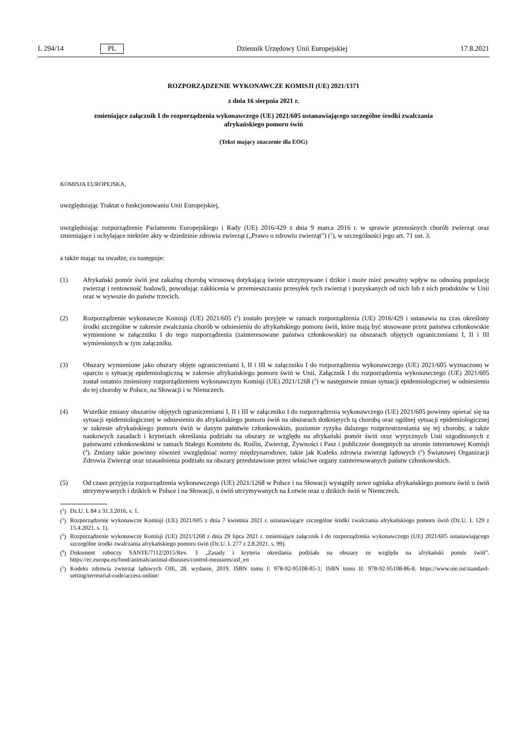L 294/14 PL Dziennik Urzędowy Unii Europejskiej 17.8.2021
ROZPORZĄDZENIE WYKONAWCZE KOMISJI (UE) 2021/1371
z dnia 16 sierpnia 2021 r.
zmieniające załącznik I do rozporządzenia wykonawczego (UE) 2021/605 ustanawiającego szczególne środki zwalczania afrykańskiego pomoru świń
(Tekst mający znaczenie dla EOG)
KOMISJA EUROPEJSKA,
uwzględniając Traktat o funkcjonowaniu Unii Europejskiej,
uwzględniając rozporządzenie Parlamentu Europejskiego i Rady (UE) 2016/429 z dnia 9 marca 2016 r. w sprawie przenośnych chorób zwierząt oraz zmieniające i uchylające niektóre akty w dziedzinie zdrowia zwierząt („Prawo o zdrowiu zwierząt”) (<sup>1</sup>), w szczególności jego art. 71 ust. 3.
a także mając na uwadze, co następuje:
(1) Afrykański pomór świń jest zakaźną chorobą wirusową dotykającą świnie utrzymywane i dzikie i może mieć poważny wpływ na odnośną populację zwierząt i rentowność hodowli, powodując zakłócenia w przemieszczaniu przesyłek tych zwierząt i pozyskanych od nich lub z nich produktów w Unii oraz w wywozie do państw trzecich.
(2) Rozporządzenie wykonawcze Komisji (UE) 2021/605 (<sup>2</sup>) zostało przyjęte w ramach rozporządzenia (UE) 2016/429 i ustanawia na czas określony środki szczególne w zakresie zwalczania chorób w odniesieniu do afrykańskiego pomoru świń, które mają być stosowane przez państwa członkowskie wymienione w załączniku I do tego rozporządzenia (zainteresowane państwa członkowskie) na obszarach objętych ograniczeniami I, II i III wymienionych w tym załączniku.
(3) Obszary wymienione jako obszary objęte ograniczeniami I, II i III w załączniku I do rozporządzenia wykonawczego (UE) 2021/605 wyznaczono w oparciu o sytuację epidemiologiczną w zakresie afrykańskiego pomoru świń w Unii. Załącznik I do rozporządzenia wykonawczego (UE) 2021/605 został ostatnio zmieniony rozporządzeniem wykonawczym Komisji (UE) 2021/1268 (<sup>3</sup>) w następstwie zmian sytuacji epidemiologicznej w odniesieniu do tej choroby w Polsce, na Słowacji i w Niemczech.
(4) Wszelkie zmiany obszarów objętych ograniczeniami I, II i III w załączniku I do rozporządzenia wykonawczego (UE) 2021/605 powinny opierać się na sytuacji epidemiologicznej w odniesieniu do afrykańskiego pomoru świń na obszarach dotkniętych tą chorobą oraz ogólnej sytuacji epidemiologicznej w zakresie afrykańskiego pomoru świń w danym państwie członkowskim, poziomie ryzyka dalszego rozprzestrzeniania się tej choroby, a także naukowych zasadach i kryteriach określania podziału na obszary ze względu na afrykański pomór świń oraz wytycznych Unii uzgodnionych z państwami członkowskimi w ramach Stałego Komitetu ds. Roślin, Zwierząt, Żywności i Pasz i publicznie dostępnych na stronie internetowej Komisji (<sup>4</sup>). Zmiany takie powinny również uwzględniać normy międzynarodowe, takie jak Kodeks zdrowia zwierząt lądowych (<sup>5</sup>) Światowej Organizacji Zdrowia Zwierząt oraz uzasadnienia podziału na obszary przedstawione przez właściwe organy zainteresowanych państw członkowskich.
(5) Od czasu przyjęcia rozporządzenia wykonawczego (UE) 2021/1268 w Polsce i na Słowacji wystąpiły nowe ogniska afrykańskiego pomoru świń u świń utrzymywanych i dzikich w Polsce i na Słowacji, u świń utrzymywanych na Łotwie oraz u dzikich świń w Niemczech.
(<sup>1</sup>)
Dz.U. L 84 z 31.3.2016, s. 1.
(<sup>2</sup>)
Rozporządzenie wykonawcze Komisji (UE) 2021/605 z dnia 7 kwietnia 2021 r. ustanawiające szczególne środki zwalczania afrykańskiego pomoru świń (Dz.U. L 129 z 15.4.2021, s. 1).
(<sup>3</sup>)
Rozporządzenie wykonawcze Komisji (UE) 2021/1268 z dnia 29 lipca 2021 r. zmieniające załącznik I do rozporządzenia wykonawczego (UE) 2021/605 ustanawiającego szczególne środki zwalczania afrykańskiego pomoru świń (Dz.U. L 277 z 2.8.2021, s. 99).
(<sup>4</sup>)
Dokument roboczy SANTE/7112/2015/Rev. 3 „Zasady i kryteria określania podziału na obszary ze względu na afrykański pomór świń”. https://ec.europa.eu/food/animals/animal-diseases/control-measures/asf_en
(<sup>5</sup>)
Kodeks zdrowia zwierząt lądowych OIE, 28. wydanie, 2019. ISBN tomu I: 978-92-95108-85-1; ISBN tomu II: 978-92-95108-86-8. https://www.oie.int/standard-setting/terrestrial-code/access-online/